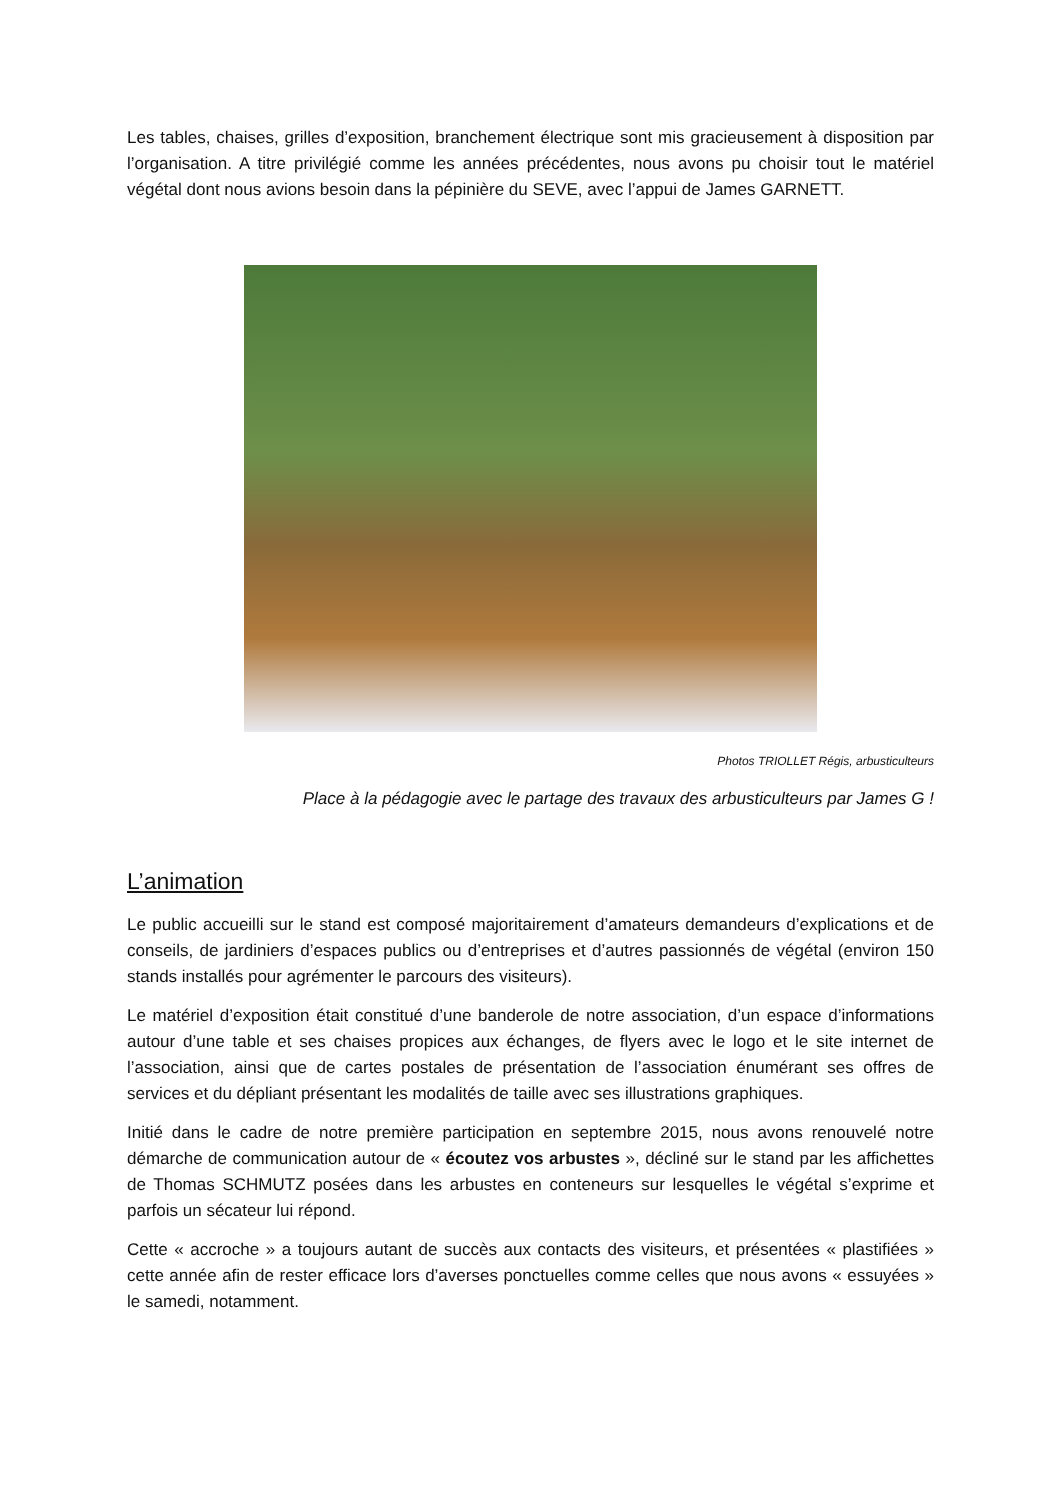Les tables, chaises, grilles d’exposition, branchement électrique sont mis gracieusement à disposition par l’organisation. A titre privilégié comme les années précédentes, nous avons pu choisir tout le matériel végétal dont nous avions besoin dans la pépinière du SEVE, avec l’appui de James GARNETT.
Photos TRIOLLET Régis, arbusticulteurs
Place à la pédagogie avec le partage des travaux des arbusticulteurs par James G !
L’animation
Le public accueilli sur le stand est composé majoritairement d’amateurs demandeurs d’explications et de conseils, de jardiniers d’espaces publics ou d’entreprises et d’autres passionnés de végétal (environ 150 stands installés pour agrémenter le parcours des visiteurs).
Le matériel d’exposition était constitué d’une banderole de notre association, d’un espace d’informations autour d’une table et ses chaises propices aux échanges, de flyers avec le logo et le site internet de l’association, ainsi que de cartes postales de présentation de l’association énumérant ses offres de services et du dépliant présentant les modalités de taille avec ses illustrations graphiques.
Initié dans le cadre de notre première participation en septembre 2015, nous avons renouvelé notre démarche de communication autour de « écoutez vos arbustes », décliné sur le stand par les affichettes de Thomas SCHMUTZ posées dans les arbustes en conteneurs sur lesquelles le végétal s’exprime et parfois un sécateur lui répond.
Cette « accroche » a toujours autant de succès aux contacts des visiteurs, et présentées « plastifiées » cette année afin de rester efficace lors d’averses ponctuelles comme celles que nous avons « essuyées » le samedi, notamment.